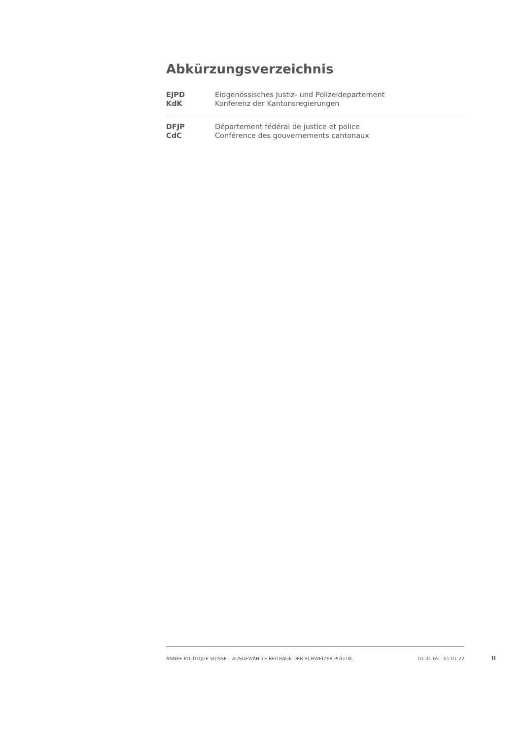Abkürzungsverzeichnis
| EJPD | Eidgenössisches Justiz- und Polizeidepartement |
| KdK | Konferenz der Kantonsregierungen |
| DFJP | Département fédéral de justice et police |
| CdC | Conférence des gouvernements cantonaux |
ANNÉE POLITIQUE SUISSE – AUSGEWÄHLTE BEITRÄGE DER SCHWEIZER POLITIK 01.01.65 - 01.01.22
II